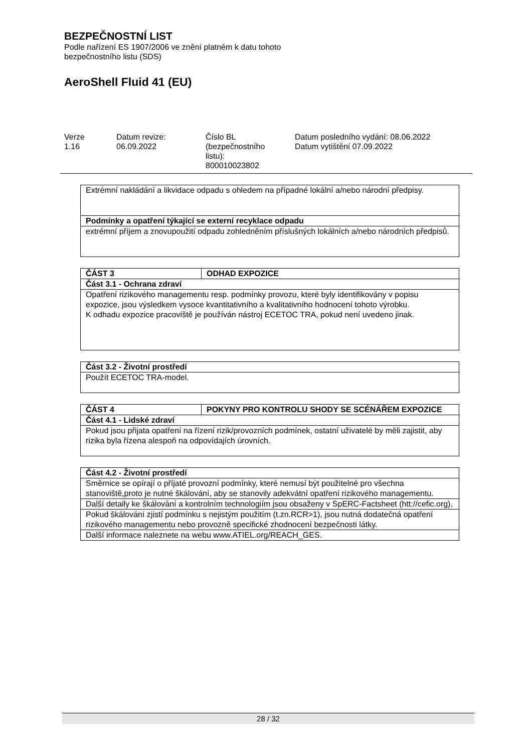BEZPEČNOSTNÍ LIST
Podle nařízení ES 1907/2006 ve znění platném k datu tohoto
bezpečnostního listu (SDS)
AeroShell Fluid 41 (EU)
Verze
1.16
Datum revize:
06.09.2022
Číslo BL
(bezpečnostního
listu):
800010023802
Datum posledního vydání: 08.06.2022
Datum vytištění 07.09.2022
| Extrémní nakládání a likvidace odpadu s ohledem na případné lokální a/nebo národní předpisy. |
| Podmínky a opatření týkající se externí recyklace odpadu |
| extrémní příjem a znovupoužití odpadu zohledněním příslušných lokálních a/nebo národních předpisů. |
| ČÁST 3 | ODHAD EXPOZICE |
| Část 3.1 - Ochrana zdraví | |
| Opatření rizikového managementu resp. podmínky provozu, které byly identifikovány v popisu expozice, jsou výsledkem vysoce kvantitativního a kvalitativního hodnocení tohoto výrobku. K odhadu expozice pracoviště je používán nástroj ECETOC TRA, pokud není uvedeno jinak. | |
| Část 3.2 - Životní prostředí |
| Použít ECETOC TRA-model. |
| ČÁST 4 | POKYNY PRO KONTROLU SHODY SE SCÉNÁŘEM EXPOZICE |
| Část 4.1 - Lidské zdraví | |
| Pokud jsou přijata opatření na řízení rizik/provozních podmínek, ostatní uživatelé by měli zajistit, aby rizika byla řízena alespoň na odpovídajích úrovních. | |
| Část 4.2 - Životní prostředí |
| Směrnice se opírají o příjaté provozní podmínky, které nemusí být použitelné pro všechna stanoviště,proto je nutné škálování, aby se stanovily adekvátní opatření rizikového managementu. |
| Další detaily ke škálování a kontrolním technologiím jsou obsaženy v SpERC-Factsheet (htt://cefic.org). |
| Pokud škálování zjistí podmínku s nejistým použitím (t.zn.RCR>1), jsou nutná dodatečná opatření rizikového managementu nebo provozně specifické zhodnocení bezpečnosti látky. |
| Další informace naleznete na webu www.ATIEL.org/REACH_GES. |
28 / 32